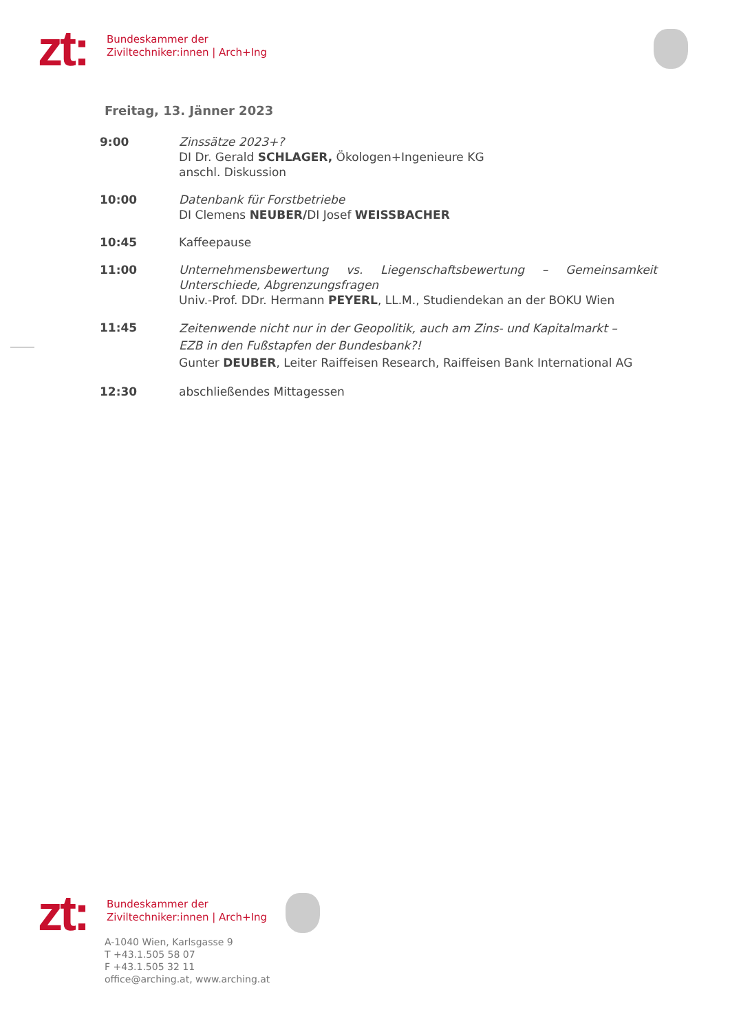zt:
Bundeskammer der
Ziviltechniker:innen | Arch+Ing
Freitag, 13. Jänner 2023
9:00 Zinssätze 2023+?
DI Dr. Gerald SCHLAGER, Ökologen+Ingenieure KG
anschl. Diskussion
10:00 Datenbank für Forstbetriebe
DI Clemens NEUBER/DI Josef WEISSBACHER
10:45 Kaffeepause
11:00 Unternehmensbewertung vs. Liegenschaftsbewertung – Gemeinsamkeit Unterschiede, Abgrenzungsfragen
Univ.-Prof. DDr. Hermann PEYERL, LL.M., Studiendekan an der BOKU Wien
11:45
Zeitenwende nicht nur in der Geopolitik, auch am Zins- und Kapitalmarkt –
EZB in den Fußstapfen der Bundesbank?!
Gunter DEUBER, Leiter Raiffeisen Research, Raiffeisen Bank International AG
12:30 abschließendes Mittagessen
zt:
Bundeskammer der
Ziviltechniker:innen | Arch+Ing
A-1040 Wien, Karlsgasse 9
T +43.1.505 58 07
F +43.1.505 32 11
office@arching.at, www.arching.at